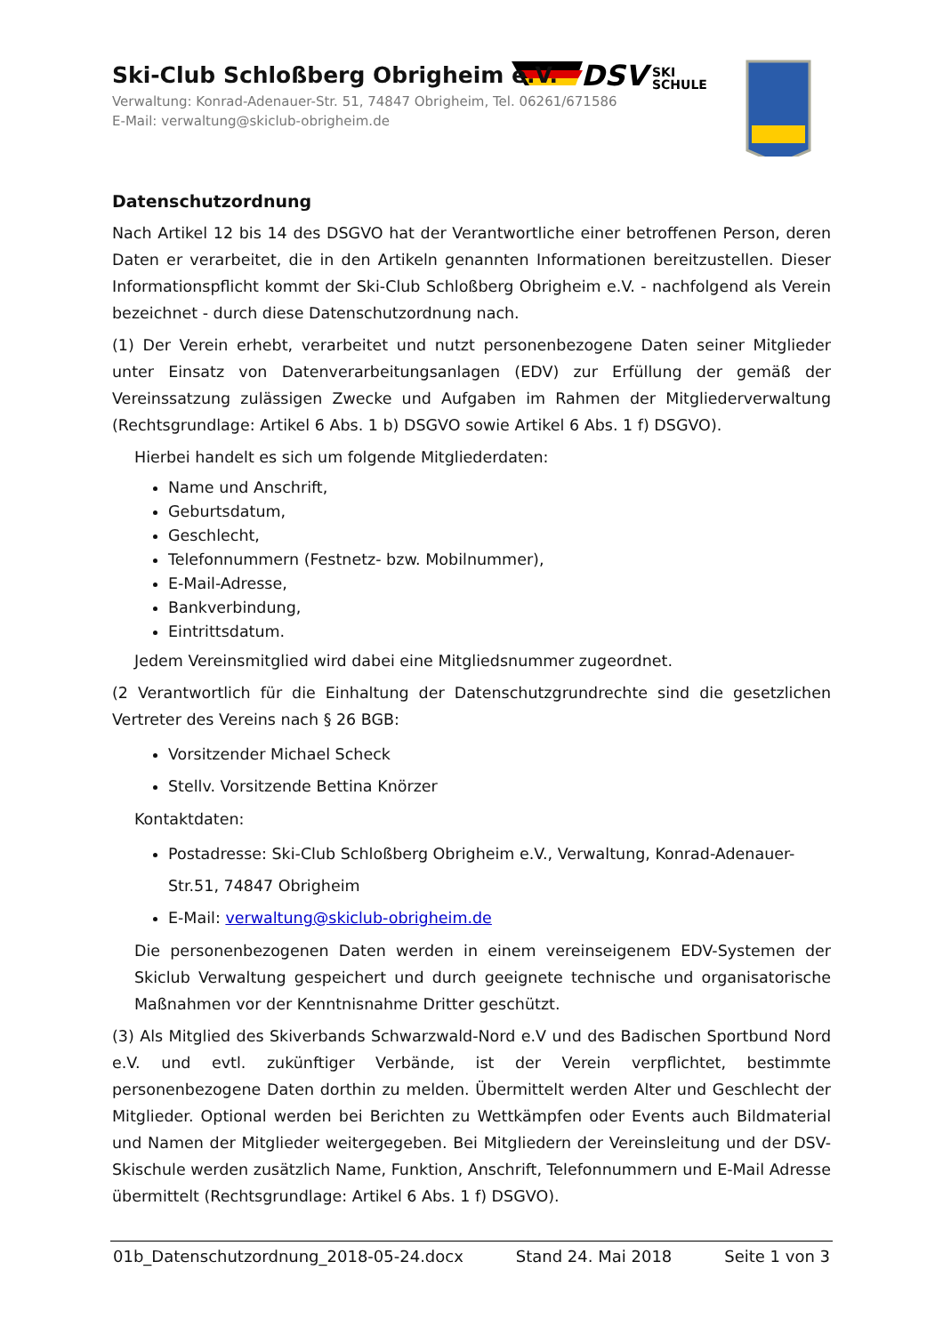DSV
SKI
SCHULE
Ski-Club Schloßberg Obrigheim e.V.
Verwaltung: Konrad-Adenauer-Str. 51, 74847 Obrigheim, Tel. 06261/671586
E-Mail: verwaltung@skiclub-obrigheim.de
Datenschutzordnung
Nach Artikel 12 bis 14 des DSGVO hat der Verantwortliche einer betroffenen Person, deren Daten er verarbeitet, die in den Artikeln genannten Informationen bereitzustellen. Dieser Informationspflicht kommt der Ski-Club Schloßberg Obrigheim e.V. - nachfolgend als Verein bezeichnet - durch diese Datenschutzordnung nach.
(1) Der Verein erhebt, verarbeitet und nutzt personenbezogene Daten seiner Mitglieder unter Einsatz von Datenverarbeitungsanlagen (EDV) zur Erfüllung der gemäß der Vereinssatzung zulässigen Zwecke und Aufgaben im Rahmen der Mitgliederverwaltung (Rechtsgrundlage: Artikel 6 Abs. 1 b) DSGVO sowie Artikel 6 Abs. 1 f) DSGVO).
Hierbei handelt es sich um folgende Mitgliederdaten:
Name und Anschrift,
Geburtsdatum,
Geschlecht,
Telefonnummern (Festnetz- bzw. Mobilnummer),
E-Mail-Adresse,
Bankverbindung,
Eintrittsdatum.
Jedem Vereinsmitglied wird dabei eine Mitgliedsnummer zugeordnet.
(2 Verantwortlich für die Einhaltung der Datenschutzgrundrechte sind die gesetzlichen Vertreter des Vereins nach § 26 BGB:
Vorsitzender Michael Scheck
Stellv. Vorsitzende Bettina Knörzer
Kontaktdaten:
Postadresse: Ski-Club Schloßberg Obrigheim e.V., Verwaltung, Konrad-Adenauer-Str.51, 74847 Obrigheim
E-Mail: verwaltung@skiclub-obrigheim.de
Die personenbezogenen Daten werden in einem vereinseigenem EDV-Systemen der Skiclub Verwaltung gespeichert und durch geeignete technische und organisatorische Maßnahmen vor der Kenntnisnahme Dritter geschützt.
(3) Als Mitglied des Skiverbands Schwarzwald-Nord e.V und des Badischen Sportbund Nord e.V. und evtl. zukünftiger Verbände, ist der Verein verpflichtet, bestimmte personenbezogene Daten dorthin zu melden. Übermittelt werden Alter und Geschlecht der Mitglieder. Optional werden bei Berichten zu Wettkämpfen oder Events auch Bildmaterial und Namen der Mitglieder weitergegeben. Bei Mitgliedern der Vereinsleitung und der DSV-Skischule werden zusätzlich Name, Funktion, Anschrift, Telefonnummern und E-Mail Adresse übermittelt (Rechtsgrundlage: Artikel 6 Abs. 1 f) DSGVO).
01b_Datenschutzordnung_2018-05-24.docx Stand 24. Mai 2018 Seite 1 von 3